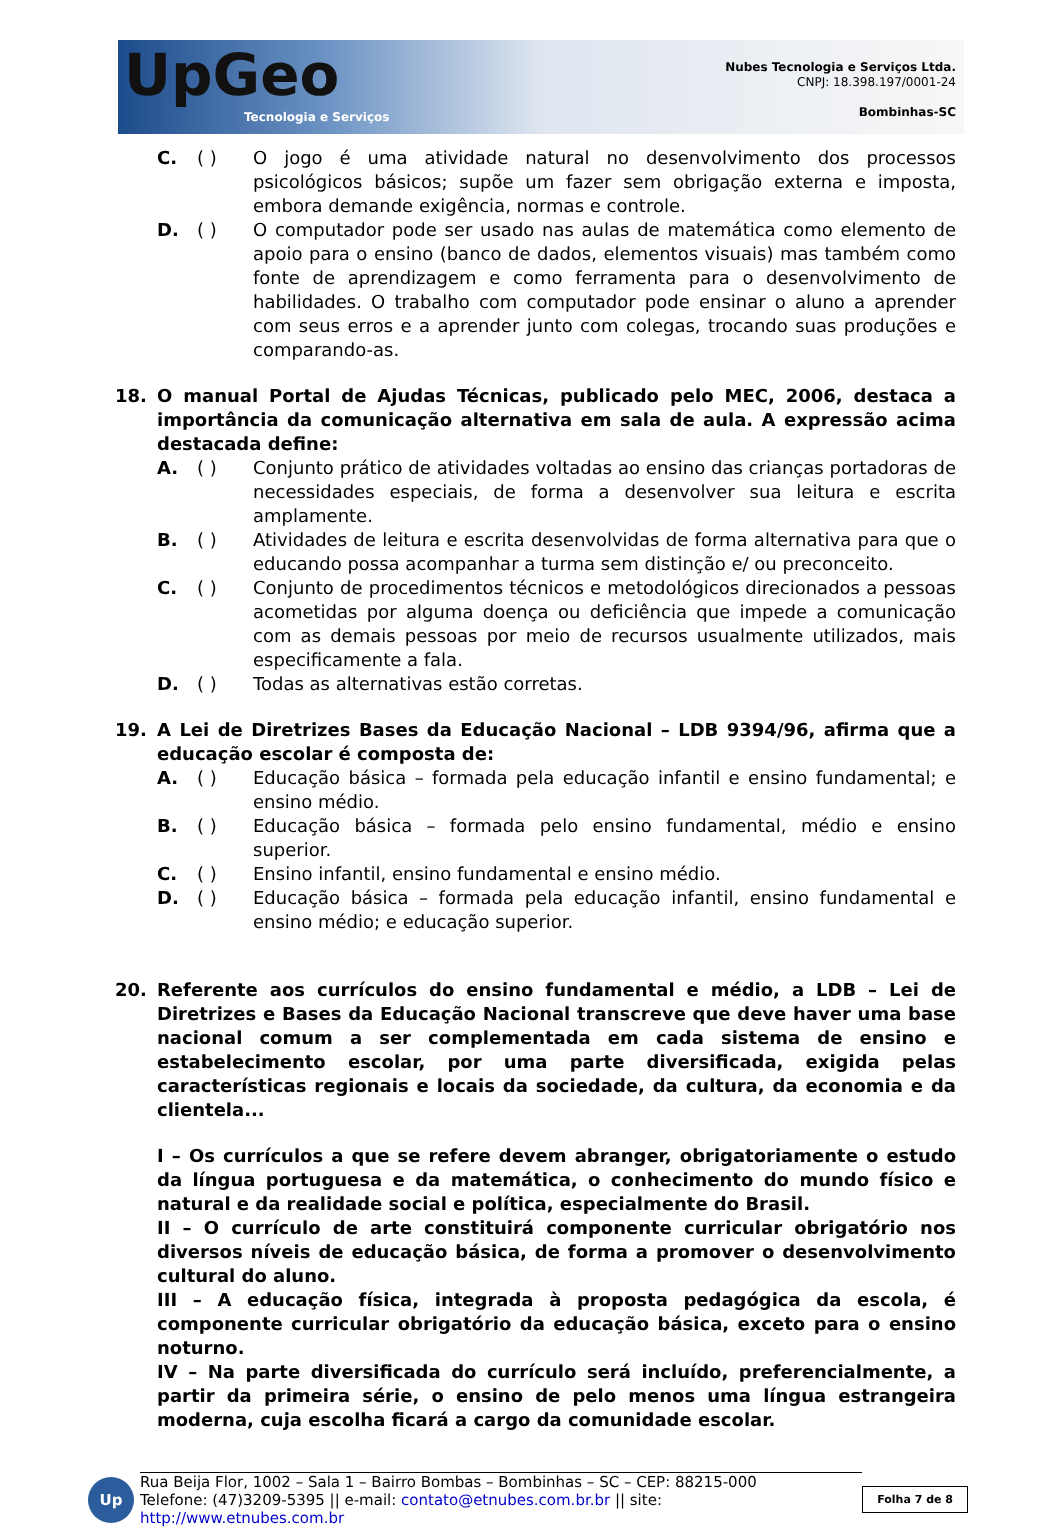UpGeo
Tecnologia e Serviços
Nubes Tecnologia e Serviços Ltda.
CNPJ: 18.398.197/0001-24
Bombinhas-SC
C. ( ) O jogo é uma atividade natural no desenvolvimento dos processos psicológicos básicos; supõe um fazer sem obrigação externa e imposta, embora demande exigência, normas e controle.
D. ( ) O computador pode ser usado nas aulas de matemática como elemento de apoio para o ensino (banco de dados, elementos visuais) mas também como fonte de aprendizagem e como ferramenta para o desenvolvimento de habilidades. O trabalho com computador pode ensinar o aluno a aprender com seus erros e a aprender junto com colegas, trocando suas produções e comparando-as.
18. O manual Portal de Ajudas Técnicas, publicado pelo MEC, 2006, destaca a importância da comunicação alternativa em sala de aula. A expressão acima destacada define:
A. ( ) Conjunto prático de atividades voltadas ao ensino das crianças portadoras de necessidades especiais, de forma a desenvolver sua leitura e escrita amplamente.
B. ( ) Atividades de leitura e escrita desenvolvidas de forma alternativa para que o educando possa acompanhar a turma sem distinção e/ ou preconceito.
C. ( ) Conjunto de procedimentos técnicos e metodológicos direcionados a pessoas acometidas por alguma doença ou deficiência que impede a comunicação com as demais pessoas por meio de recursos usualmente utilizados, mais especificamente a fala.
D. ( ) Todas as alternativas estão corretas.
19. A Lei de Diretrizes Bases da Educação Nacional – LDB 9394/96, afirma que a educação escolar é composta de:
A. ( ) Educação básica – formada pela educação infantil e ensino fundamental; e ensino médio.
B. ( ) Educação básica – formada pelo ensino fundamental, médio e ensino superior.
C. ( ) Ensino infantil, ensino fundamental e ensino médio.
D. ( ) Educação básica – formada pela educação infantil, ensino fundamental e ensino médio; e educação superior.
20. Referente aos currículos do ensino fundamental e médio, a LDB – Lei de Diretrizes e Bases da Educação Nacional transcreve que deve haver uma base nacional comum a ser complementada em cada sistema de ensino e estabelecimento escolar, por uma parte diversificada, exigida pelas características regionais e locais da sociedade, da cultura, da economia e da clientela...
I – Os currículos a que se refere devem abranger, obrigatoriamente o estudo da língua portuguesa e da matemática, o conhecimento do mundo físico e natural e da realidade social e política, especialmente do Brasil.
II – O currículo de arte constituirá componente curricular obrigatório nos diversos níveis de educação básica, de forma a promover o desenvolvimento cultural do aluno.
III – A educação física, integrada à proposta pedagógica da escola, é componente curricular obrigatório da educação básica, exceto para o ensino noturno.
IV – Na parte diversificada do currículo será incluído, preferencialmente, a partir da primeira série, o ensino de pelo menos uma língua estrangeira moderna, cuja escolha ficará a cargo da comunidade escolar.
Up
Rua Beija Flor, 1002 – Sala 1 – Bairro Bombas – Bombinhas – SC – CEP: 88215-000
Telefone: (47)3209-5395 || e-mail: contato@etnubes.com.br.br || site: http://www.etnubes.com.br
Folha 7 de 8